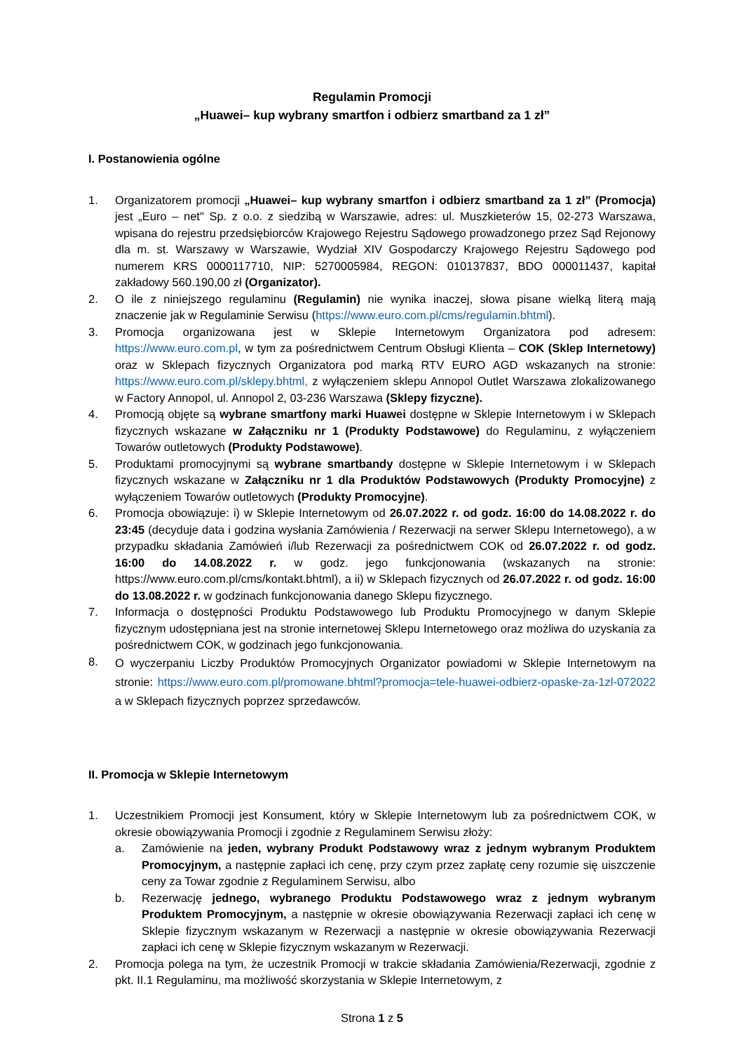Regulamin Promocji
„Huawei– kup wybrany smartfon i odbierz smartband za 1 zł”
I. Postanowienia ogólne
1. Organizatorem promocji „Huawei– kup wybrany smartfon i odbierz smartband za 1 zł” (Promocja) jest „Euro – net" Sp. z o.o. z siedzibą w Warszawie, adres: ul. Muszkieterów 15, 02-273 Warszawa, wpisana do rejestru przedsiębiorców Krajowego Rejestru Sądowego prowadzonego przez Sąd Rejonowy dla m. st. Warszawy w Warszawie, Wydział XIV Gospodarczy Krajowego Rejestru Sądowego pod numerem KRS 0000117710, NIP: 5270005984, REGON: 010137837, BDO 000011437, kapitał zakładowy 560.190,00 zł (Organizator).
2. O ile z niniejszego regulaminu (Regulamin) nie wynika inaczej, słowa pisane wielką literą mają znaczenie jak w Regulaminie Serwisu (https://www.euro.com.pl/cms/regulamin.bhtml).
3. Promocja organizowana jest w Sklepie Internetowym Organizatora pod adresem: https://www.euro.com.pl, w tym za pośrednictwem Centrum Obsługi Klienta – COK (Sklep Internetowy) oraz w Sklepach fizycznych Organizatora pod marką RTV EURO AGD wskazanych na stronie: https://www.euro.com.pl/sklepy.bhtml, z wyłączeniem sklepu Annopol Outlet Warszawa zlokalizowanego w Factory Annopol, ul. Annopol 2, 03-236 Warszawa (Sklepy fizyczne).
4. Promocją objęte są wybrane smartfony marki Huawei dostępne w Sklepie Internetowym i w Sklepach fizycznych wskazane w Załączniku nr 1 (Produkty Podstawowe) do Regulaminu, z wyłączeniem Towarów outletowych (Produkty Podstawowe).
5. Produktami promocyjnymi są wybrane smartbandy dostępne w Sklepie Internetowym i w Sklepach fizycznych wskazane w Załączniku nr 1 dla Produktów Podstawowych (Produkty Promocyjne) z wyłączeniem Towarów outletowych (Produkty Promocyjne).
6. Promocja obowiązuje: i) w Sklepie Internetowym od 26.07.2022 r. od godz. 16:00 do 14.08.2022 r. do 23:45 (decyduje data i godzina wysłania Zamówienia / Rezerwacji na serwer Sklepu Internetowego), a w przypadku składania Zamówień i/lub Rezerwacji za pośrednictwem COK od 26.07.2022 r. od godz. 16:00 do 14.08.2022 r. w godz. jego funkcjonowania (wskazanych na stronie: https://www.euro.com.pl/cms/kontakt.bhtml), a ii) w Sklepach fizycznych od 26.07.2022 r. od godz. 16:00 do 13.08.2022 r. w godzinach funkcjonowania danego Sklepu fizycznego.
7. Informacja o dostępności Produktu Podstawowego lub Produktu Promocyjnego w danym Sklepie fizycznym udostępniana jest na stronie internetowej Sklepu Internetowego oraz możliwa do uzyskania za pośrednictwem COK, w godzinach jego funkcjonowania.
8. O wyczerpaniu Liczby Produktów Promocyjnych Organizator powiadomi w Sklepie Internetowym na stronie: https://www.euro.com.pl/promowane.bhtml?promocja=tele-huawei-odbierz-opaske-za-1zl-072022 a w Sklepach fizycznych poprzez sprzedawców.
II. Promocja w Sklepie Internetowym
1. Uczestnikiem Promocji jest Konsument, który w Sklepie Internetowym lub za pośrednictwem COK, w okresie obowiązywania Promocji i zgodnie z Regulaminem Serwisu złoży:
a. Zamówienie na jeden, wybrany Produkt Podstawowy wraz z jednym wybranym Produktem Promocyjnym, a następnie zapłaci ich cenę, przy czym przez zapłatę ceny rozumie się uiszczenie ceny za Towar zgodnie z Regulaminem Serwisu, albo
b. Rezerwację jednego, wybranego Produktu Podstawowego wraz z jednym wybranym Produktem Promocyjnym, a następnie w okresie obowiązywania Rezerwacji zapłaci ich cenę w Sklepie fizycznym wskazanym w Rezerwacji a następnie w okresie obowiązywania Rezerwacji zapłaci ich cenę w Sklepie fizycznym wskazanym w Rezerwacji.
2. Promocja polega na tym, że uczestnik Promocji w trakcie składania Zamówienia/Rezerwacji, zgodnie z pkt. II.1 Regulaminu, ma możliwość skorzystania w Sklepie Internetowym, z
Strona 1 z 5